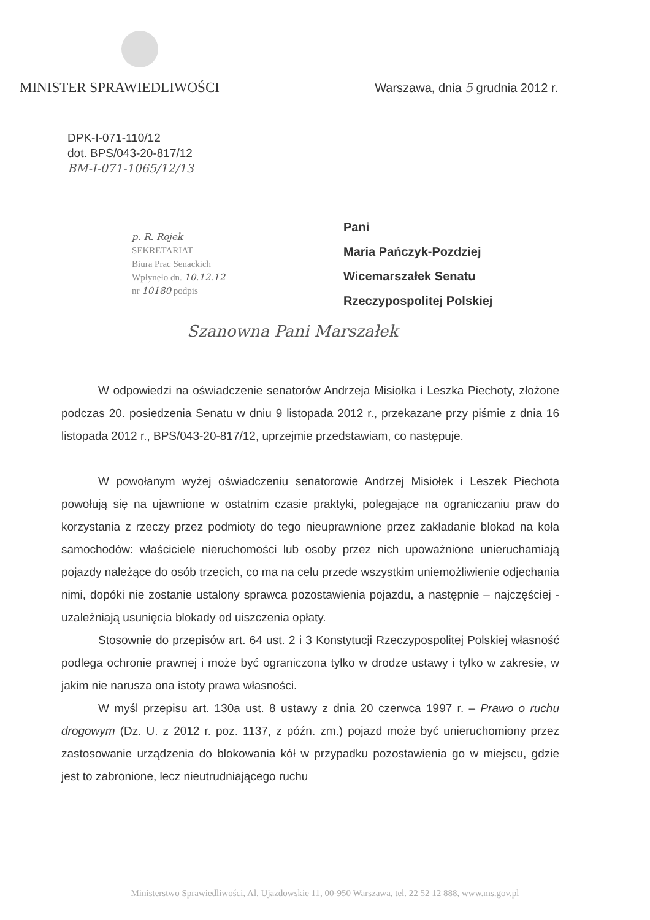MINISTER SPRAWIEDLIWOŚCI
Warszawa, dnia 5 grudnia 2012 r.
DPK-I-071-110/12
dot. BPS/043-20-817/12
BM-I-071-1065/12/13
p. R. Rojek
SEKRETARIAT
Biura Prac Senackich
Wpłynęło dn. 10.12.12
nr 10180 podpis
Pani
Maria Pańczyk-Pozdziej
Wicemarszałek Senatu
Rzeczypospolitej Polskiej
Szanowna Pani Marszałek
W odpowiedzi na oświadczenie senatorów Andrzeja Misiołka i Leszka Piechoty, złożone podczas 20. posiedzenia Senatu w dniu 9 listopada 2012 r., przekazane przy piśmie z dnia 16 listopada 2012 r., BPS/043-20-817/12, uprzejmie przedstawiam, co następuje.
W powołanym wyżej oświadczeniu senatorowie Andrzej Misiołek i Leszek Piechota powołują się na ujawnione w ostatnim czasie praktyki, polegające na ograniczaniu praw do korzystania z rzeczy przez podmioty do tego nieuprawnione przez zakładanie blokad na koła samochodów: właściciele nieruchomości lub osoby przez nich upoważnione unieruchamiają pojazdy należące do osób trzecich, co ma na celu przede wszystkim uniemożliwienie odjechania nimi, dopóki nie zostanie ustalony sprawca pozostawienia pojazdu, a następnie – najczęściej - uzależniają usunięcia blokady od uiszczenia opłaty.
Stosownie do przepisów art. 64 ust. 2 i 3 Konstytucji Rzeczypospolitej Polskiej własność podlega ochronie prawnej i może być ograniczona tylko w drodze ustawy i tylko w zakresie, w jakim nie narusza ona istoty prawa własności.
W myśl przepisu art. 130a ust. 8 ustawy z dnia 20 czerwca 1997 r. – Prawo o ruchu drogowym (Dz. U. z 2012 r. poz. 1137, z późn. zm.) pojazd może być unieruchomiony przez zastosowanie urządzenia do blokowania kół w przypadku pozostawienia go w miejscu, gdzie jest to zabronione, lecz nieutrudniającego ruchu
Ministerstwo Sprawiedliwości, Al. Ujazdowskie 11, 00-950 Warszawa, tel. 22 52 12 888, www.ms.gov.pl